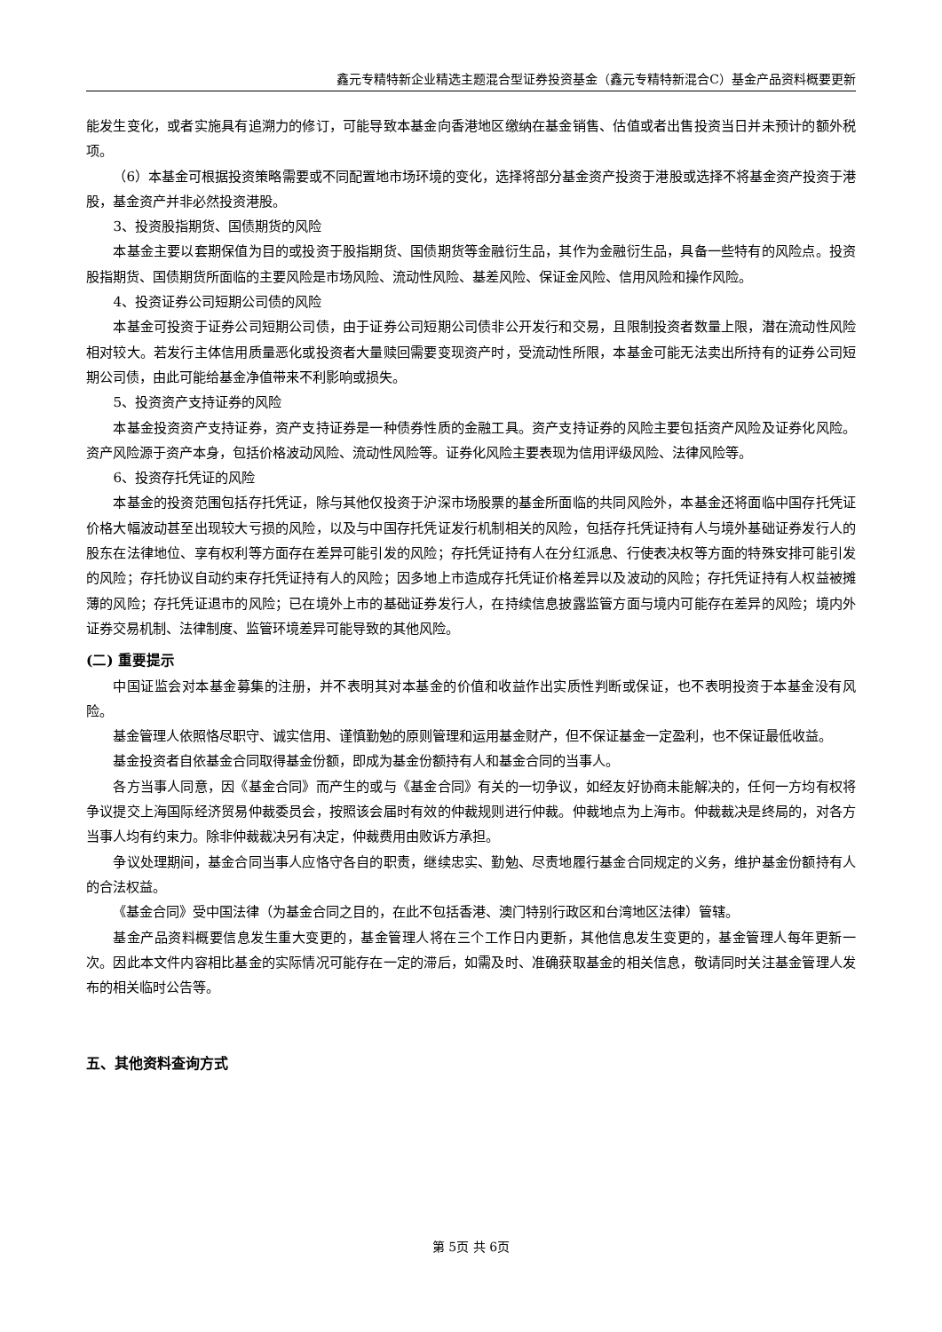鑫元专精特新企业精选主题混合型证券投资基金（鑫元专精特新混合C）基金产品资料概要更新
能发生变化，或者实施具有追溯力的修订，可能导致本基金向香港地区缴纳在基金销售、估值或者出售投资当日并未预计的额外税项。
（6）本基金可根据投资策略需要或不同配置地市场环境的变化，选择将部分基金资产投资于港股或选择不将基金资产投资于港股，基金资产并非必然投资港股。
3、投资股指期货、国债期货的风险
本基金主要以套期保值为目的或投资于股指期货、国债期货等金融衍生品，其作为金融衍生品，具备一些特有的风险点。投资股指期货、国债期货所面临的主要风险是市场风险、流动性风险、基差风险、保证金风险、信用风险和操作风险。
4、投资证券公司短期公司债的风险
本基金可投资于证券公司短期公司债，由于证券公司短期公司债非公开发行和交易，且限制投资者数量上限，潜在流动性风险相对较大。若发行主体信用质量恶化或投资者大量赎回需要变现资产时，受流动性所限，本基金可能无法卖出所持有的证券公司短期公司债，由此可能给基金净值带来不利影响或损失。
5、投资资产支持证券的风险
本基金投资资产支持证券，资产支持证券是一种债券性质的金融工具。资产支持证券的风险主要包括资产风险及证券化风险。资产风险源于资产本身，包括价格波动风险、流动性风险等。证券化风险主要表现为信用评级风险、法律风险等。
6、投资存托凭证的风险
本基金的投资范围包括存托凭证，除与其他仅投资于沪深市场股票的基金所面临的共同风险外，本基金还将面临中国存托凭证价格大幅波动甚至出现较大亏损的风险，以及与中国存托凭证发行机制相关的风险，包括存托凭证持有人与境外基础证券发行人的股东在法律地位、享有权利等方面存在差异可能引发的风险；存托凭证持有人在分红派息、行使表决权等方面的特殊安排可能引发的风险；存托协议自动约束存托凭证持有人的风险；因多地上市造成存托凭证价格差异以及波动的风险；存托凭证持有人权益被摊薄的风险；存托凭证退市的风险；已在境外上市的基础证券发行人，在持续信息披露监管方面与境内可能存在差异的风险；境内外证券交易机制、法律制度、监管环境差异可能导致的其他风险。
(二) 重要提示
中国证监会对本基金募集的注册，并不表明其对本基金的价值和收益作出实质性判断或保证，也不表明投资于本基金没有风险。
基金管理人依照恪尽职守、诚实信用、谨慎勤勉的原则管理和运用基金财产，但不保证基金一定盈利，也不保证最低收益。
基金投资者自依基金合同取得基金份额，即成为基金份额持有人和基金合同的当事人。
各方当事人同意，因《基金合同》而产生的或与《基金合同》有关的一切争议，如经友好协商未能解决的，任何一方均有权将争议提交上海国际经济贸易仲裁委员会，按照该会届时有效的仲裁规则进行仲裁。仲裁地点为上海市。仲裁裁决是终局的，对各方当事人均有约束力。除非仲裁裁决另有决定，仲裁费用由败诉方承担。
争议处理期间，基金合同当事人应恪守各自的职责，继续忠实、勤勉、尽责地履行基金合同规定的义务，维护基金份额持有人的合法权益。
《基金合同》受中国法律（为基金合同之目的，在此不包括香港、澳门特别行政区和台湾地区法律）管辖。
基金产品资料概要信息发生重大变更的，基金管理人将在三个工作日内更新，其他信息发生变更的，基金管理人每年更新一次。因此本文件内容相比基金的实际情况可能存在一定的滞后，如需及时、准确获取基金的相关信息，敬请同时关注基金管理人发布的相关临时公告等。
五、其他资料查询方式
第 5页 共 6页